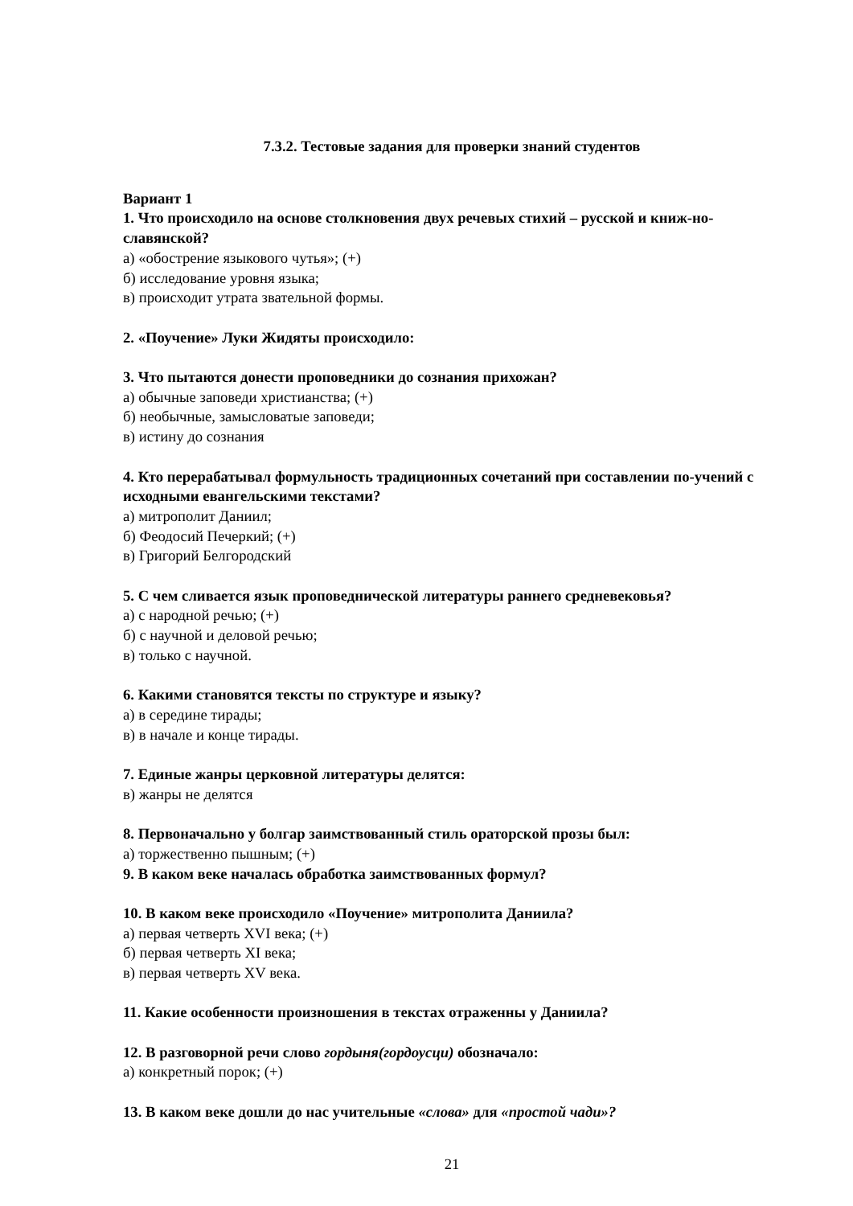7.3.2. Тестовые задания для проверки знаний студентов
Вариант 1
1. Что происходило на основе столкновения двух речевых стихий – русской и книж-но-славянской?
а) «обострение языкового чутья»; (+)
б) исследование уровня языка;
в) происходит утрата звательной формы.
2. «Поучение» Луки Жидяты происходило:
3. Что пытаются донести проповедники до сознания прихожан?
а) обычные заповеди христианства; (+)
б) необычные, замысловатые заповеди;
в) истину до сознания
4. Кто перерабатывал формульность традиционных сочетаний при составлении по-учений с исходными евангельскими текстами?
а) митрополит Даниил;
б) Феодосий Печеркий; (+)
в) Григорий Белгородский
5. С чем сливается язык проповеднической литературы раннего средневековья?
а) с народной речью; (+)
б) с научной и деловой речью;
в) только с научной.
6. Какими становятся тексты по структуре и языку?
а) в середине тирады;
в) в начале и конце тирады.
7. Единые жанры церковной литературы делятся:
в) жанры не делятся
8. Первоначально у болгар заимствованный стиль ораторской прозы был:
а) торжественно пышным; (+)
9. В каком веке началась обработка заимствованных формул?
10. В каком веке происходило «Поучение» митрополита Даниила?
а) первая четверть XVI века; (+)
б) первая четверть XI века;
в) первая четверть XV века.
11. Какие особенности произношения в текстах отраженны у Даниила?
12. В разговорной речи слово гордыня(гордоусци) обозначало:
а) конкретный порок; (+)
13. В каком веке дошли до нас учительные «слова» для «простой чади»?
21